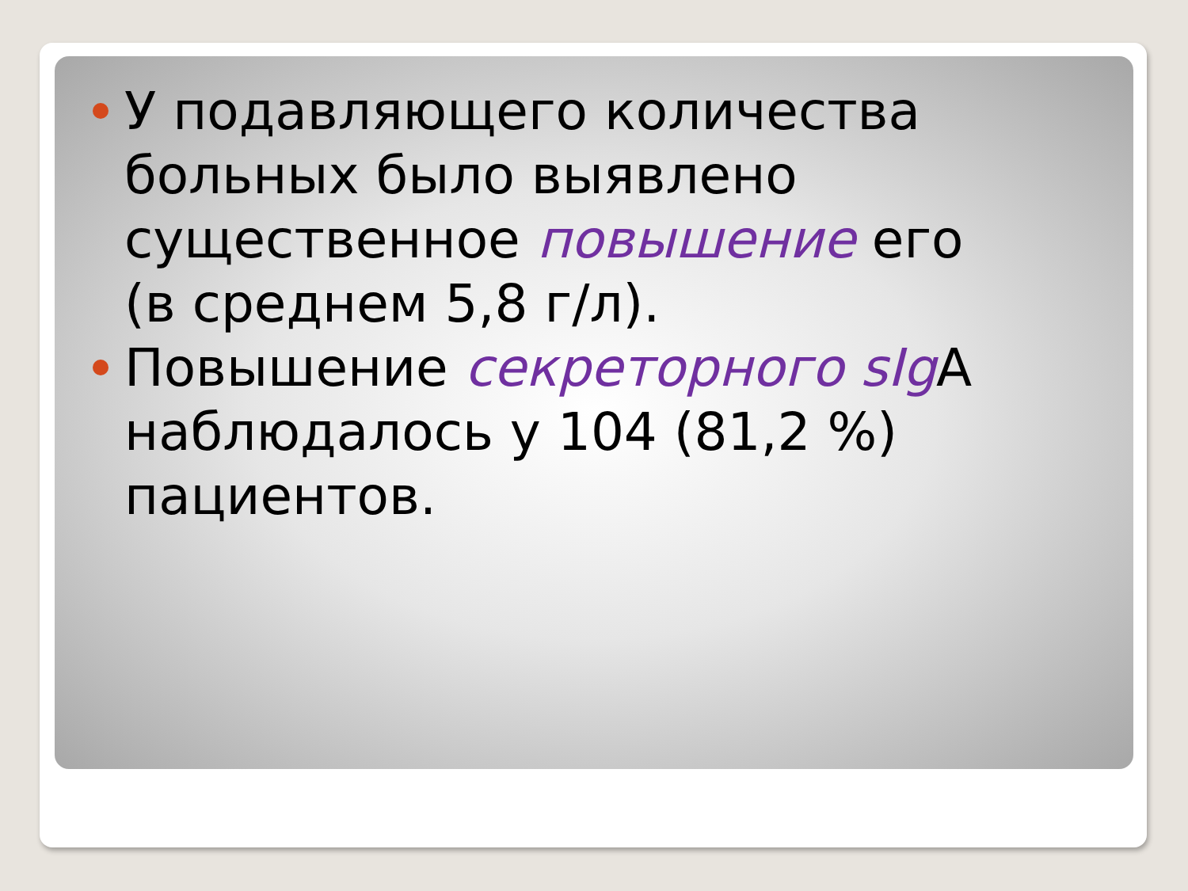У подавляющего количества больных было выявлено существенное повышение его (в среднем 5,8 г/л).
Повышение секреторного sIg A наблюдалось у 104 (81,2 %) пациентов.